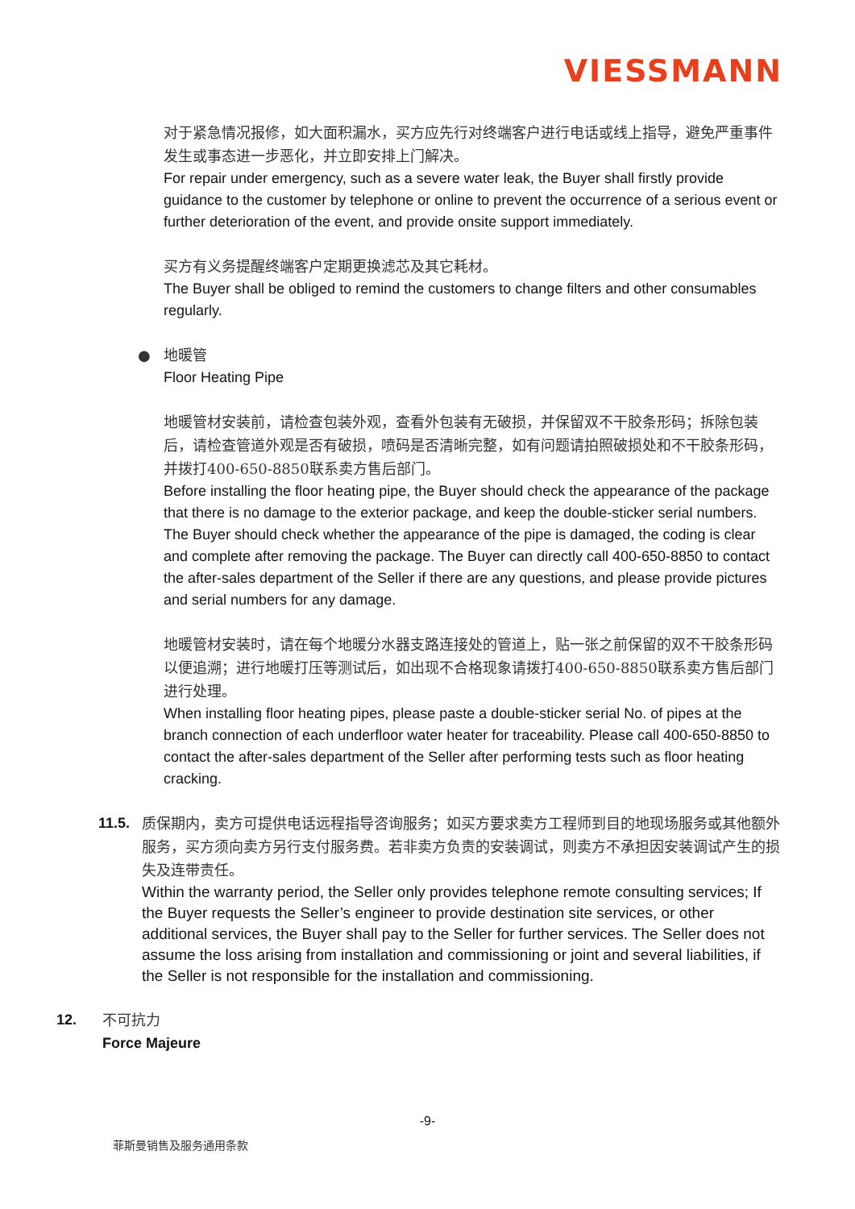VIESSMANN
对于紧急情况报修，如大面积漏水，买方应先行对终端客户进行电话或线上指导，避免严重事件发生或事态进一步恶化，并立即安排上门解决。
For repair under emergency, such as a severe water leak, the Buyer shall firstly provide guidance to the customer by telephone or online to prevent the occurrence of a serious event or further deterioration of the event, and provide onsite support immediately.
买方有义务提醒终端客户定期更换滤芯及其它耗材。
The Buyer shall be obliged to remind the customers to change filters and other consumables regularly.
● 地暖管
Floor Heating Pipe
地暖管材安装前，请检查包装外观，查看外包装有无破损，并保留双不干胶条形码；拆除包装后，请检查管道外观是否有破损，喷码是否清晰完整，如有问题请拍照破损处和不干胶条形码，并拨打400-650-8850联系卖方售后部门。
Before installing the floor heating pipe, the Buyer should check the appearance of the package that there is no damage to the exterior package, and keep the double-sticker serial numbers. The Buyer should check whether the appearance of the pipe is damaged, the coding is clear and complete after removing the package. The Buyer can directly call 400-650-8850 to contact the after-sales department of the Seller if there are any questions, and please provide pictures and serial numbers for any damage.
地暖管材安装时，请在每个地暖分水器支路连接处的管道上，贴一张之前保留的双不干胶条形码以便追溯；进行地暖打压等测试后，如出现不合格现象请拨打400-650-8850联系卖方售后部门进行处理。
When installing floor heating pipes, please paste a double-sticker serial No. of pipes at the branch connection of each underfloor water heater for traceability. Please call 400-650-8850 to contact the after-sales department of the Seller after performing tests such as floor heating cracking.
11.5. 质保期内，卖方可提供电话远程指导咨询服务；如买方要求卖方工程师到目的地现场服务或其他额外服务，买方须向卖方另行支付服务费。若非卖方负责的安装调试，则卖方不承担因安装调试产生的损失及连带责任。
Within the warranty period, the Seller only provides telephone remote consulting services; If the Buyer requests the Seller’s engineer to provide destination site services, or other additional services, the Buyer shall pay to the Seller for further services. The Seller does not assume the loss arising from installation and commissioning or joint and several liabilities, if the Seller is not responsible for the installation and commissioning.
12. 不可抗力
Force Majeure
-9-
菲斯曼销售及服务通用条款